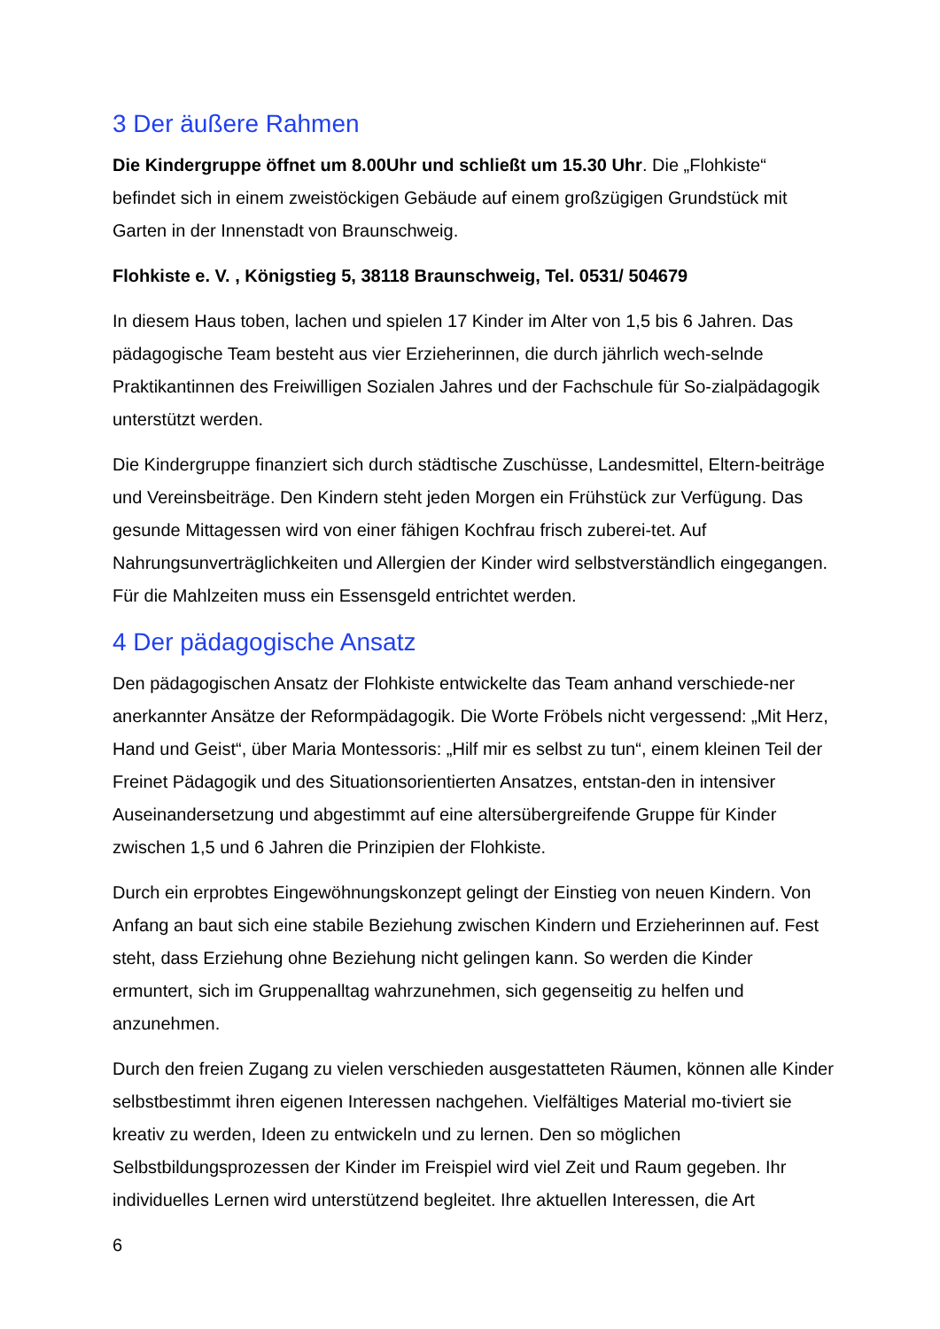3 Der äußere Rahmen
Die Kindergruppe öffnet um 8.00Uhr und schließt um 15.30 Uhr. Die „Flohkiste“ befindet sich in einem zweistöckigen Gebäude auf einem großzügigen Grundstück mit Garten in der Innenstadt von Braunschweig.
Flohkiste e. V. , Königstieg 5, 38118 Braunschweig, Tel. 0531/ 504679
In diesem Haus toben, lachen und spielen 17 Kinder im Alter von 1,5 bis 6 Jahren. Das pädagogische Team besteht aus vier Erzieherinnen, die durch jährlich wech-selnde Praktikantinnen des Freiwilligen Sozialen Jahres und der Fachschule für So-zialpädagogik unterstützt werden.
Die Kindergruppe finanziert sich durch städtische Zuschüsse, Landesmittel, Eltern-beiträge und Vereinsbeiträge. Den Kindern steht jeden Morgen ein Frühstück zur Verfügung. Das gesunde Mittagessen wird von einer fähigen Kochfrau frisch zuberei-tet. Auf Nahrungsunverträglichkeiten und Allergien der Kinder wird selbstverständlich eingegangen. Für die Mahlzeiten muss ein Essensgeld entrichtet werden.
4 Der pädagogische Ansatz
Den pädagogischen Ansatz der Flohkiste entwickelte das Team anhand verschiede-ner anerkannter Ansätze der Reformpädagogik. Die Worte Fröbels nicht vergessend: „Mit Herz, Hand und Geist“, über Maria Montessoris: „Hilf mir es selbst zu tun“, einem kleinen Teil der Freinet Pädagogik und des Situationsorientierten Ansatzes, entstan-den in intensiver Auseinandersetzung und abgestimmt auf eine altersübergreifende Gruppe für Kinder zwischen 1,5 und 6 Jahren die Prinzipien der Flohkiste.
Durch ein erprobtes Eingewöhnungskonzept gelingt der Einstieg von neuen Kindern. Von Anfang an baut sich eine stabile Beziehung zwischen Kindern und Erzieherinnen auf. Fest steht, dass Erziehung ohne Beziehung nicht gelingen kann. So werden die Kinder ermuntert, sich im Gruppenalltag wahrzunehmen, sich gegenseitig zu helfen und anzunehmen.
Durch den freien Zugang zu vielen verschieden ausgestatteten Räumen, können alle Kinder selbstbestimmt ihren eigenen Interessen nachgehen. Vielfältiges Material mo-tiviert sie kreativ zu werden, Ideen zu entwickeln und zu lernen. Den so möglichen Selbstbildungsprozessen der Kinder im Freispiel wird viel Zeit und Raum gegeben. Ihr individuelles Lernen wird unterstützend begleitet. Ihre aktuellen Interessen, die Art
6